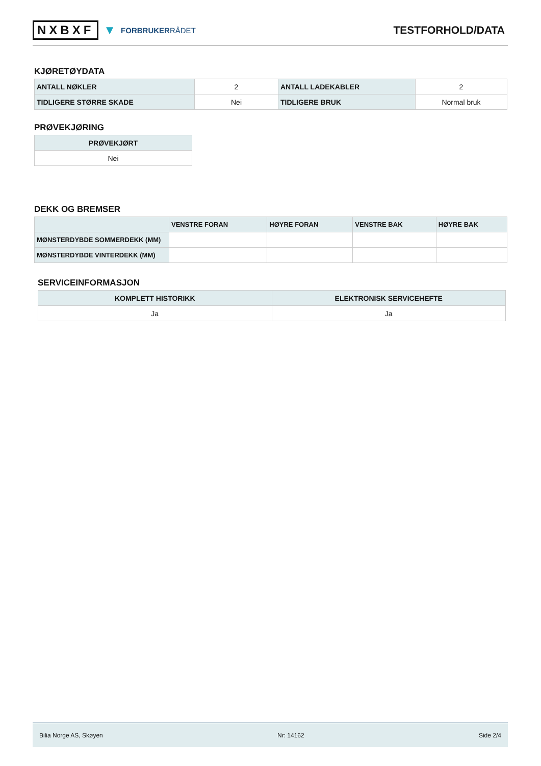NXBXF ▼ FORBRUKERRÅDET
TESTFORHOLD/DATA
KJØRETØYDATA
| ANTALL NØKLER | 2 | ANTALL LADEKABLER | 2 |
| TIDLIGERE STØRRE SKADE | Nei | TIDLIGERE BRUK | Normal bruk |
PRØVEKJØRING
| PRØVEKJØRT |
| --- |
| Nei |
DEKK OG BREMSER
| | VENSTRE FORAN | HØYRE FORAN | VENSTRE BAK | HØYRE BAK |
| --- | --- | --- | --- | --- |
| MØNSTERDYBDE SOMMERDEKK (MM) | | | | |
| MØNSTERDYBDE VINTERDEKK (MM) | | | | |
SERVICEINFORMASJON
| KOMPLETT HISTORIKK | ELEKTRONISK SERVICEHEFTE |
| --- | --- |
| Ja | Ja |
Bilia Norge AS, Skøyen Nr: 14162 Side 2/4